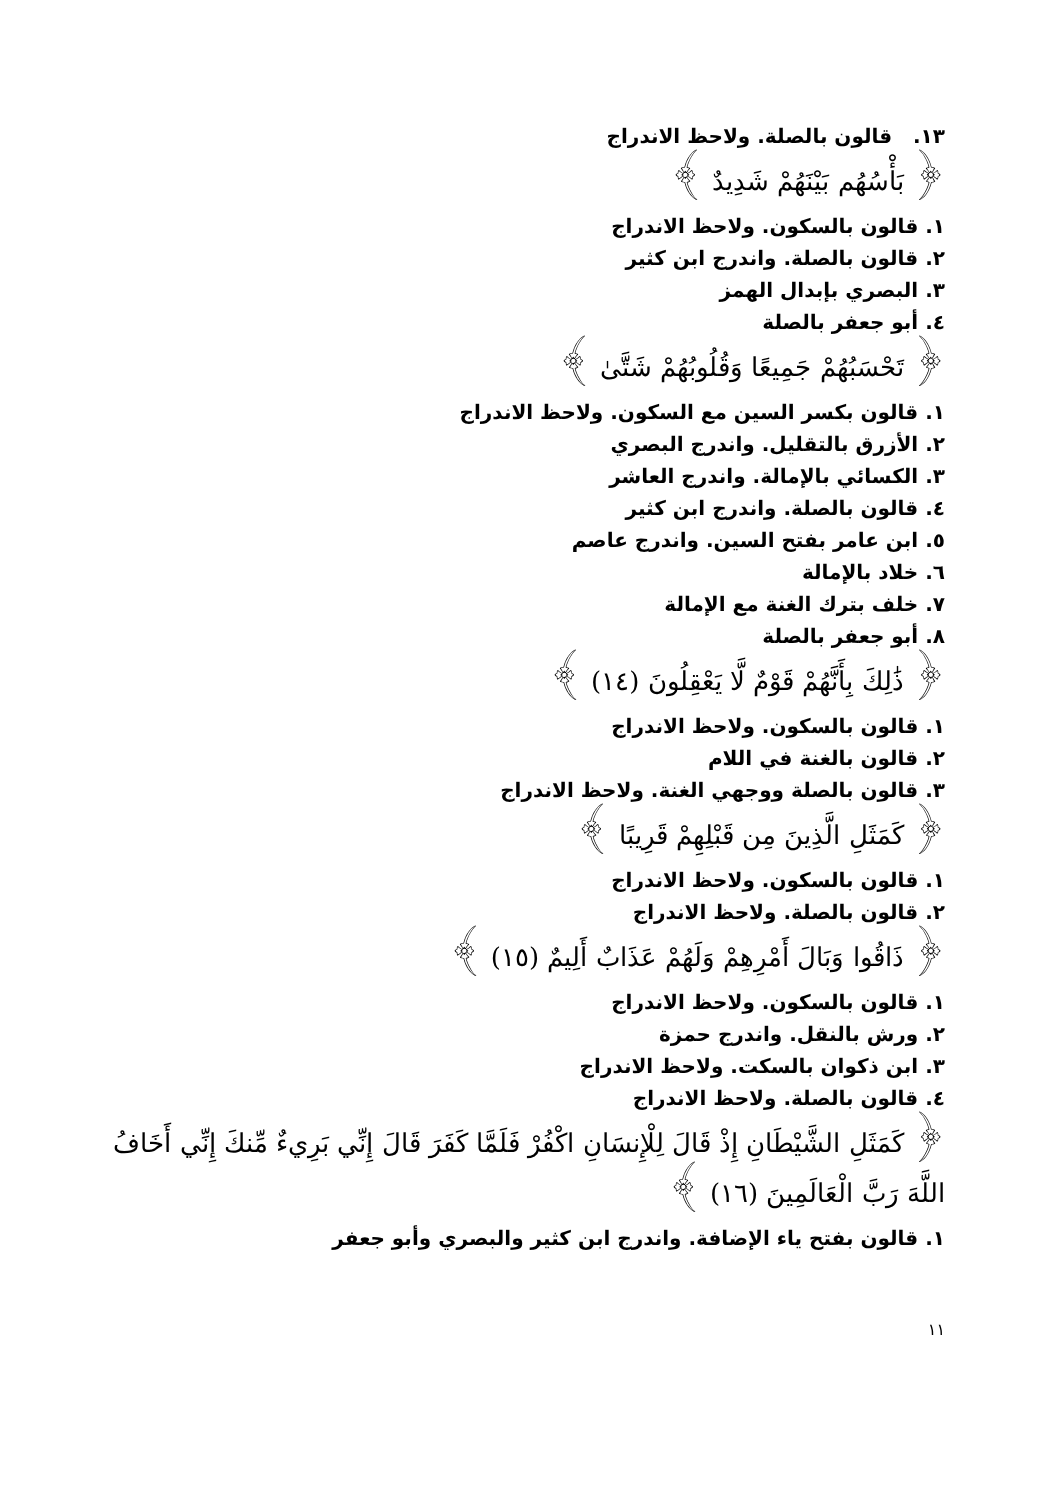١٣. قالون بالصلة. ولاحظ الاندراج
﴿ بَأْسُهُم بَيْنَهُمْ شَدِيدٌ ﴾
١. قالون بالسكون. ولاحظ الاندراج
٢. قالون بالصلة. واندرج ابن كثير
٣. البصري بإبدال الهمز
٤. أبو جعفر بالصلة
﴿ تَحْسَبُهُمْ جَمِيعًا وَقُلُوبُهُمْ شَتَّىٰ ﴾
١. قالون بكسر السين مع السكون. ولاحظ الاندراج
٢. الأزرق بالتقليل. واندرج البصري
٣. الكسائي بالإمالة. واندرج العاشر
٤. قالون بالصلة. واندرج ابن كثير
٥. ابن عامر بفتح السين. واندرج عاصم
٦. خلاد بالإمالة
٧. خلف بترك الغنة مع الإمالة
٨. أبو جعفر بالصلة
﴿ ذَٰلِكَ بِأَنَّهُمْ قَوْمٌ لَّا يَعْقِلُونَ (١٤) ﴾
١. قالون بالسكون. ولاحظ الاندراج
٢. قالون بالغنة في اللام
٣. قالون بالصلة ووجهي الغنة. ولاحظ الاندراج
﴿ كَمَثَلِ الَّذِينَ مِن قَبْلِهِمْ قَرِيبًا ﴾
١. قالون بالسكون. ولاحظ الاندراج
٢. قالون بالصلة. ولاحظ الاندراج
﴿ ذَاقُوا وَبَالَ أَمْرِهِمْ وَلَهُمْ عَذَابٌ أَلِيمٌ (١٥) ﴾
١. قالون بالسكون. ولاحظ الاندراج
٢. ورش بالنقل. واندرج حمزة
٣. ابن ذكوان بالسكت. ولاحظ الاندراج
٤. قالون بالصلة. ولاحظ الاندراج
﴿ كَمَثَلِ الشَّيْطَانِ إِذْ قَالَ لِلْإِنسَانِ اكْفُرْ فَلَمَّا كَفَرَ قَالَ إِنِّي بَرِيءٌ مِّنكَ إِنِّي أَخَافُ اللَّهَ رَبَّ الْعَالَمِينَ (١٦) ﴾
١. قالون بفتح ياء الإضافة. واندرج ابن كثير والبصري وأبو جعفر
١١